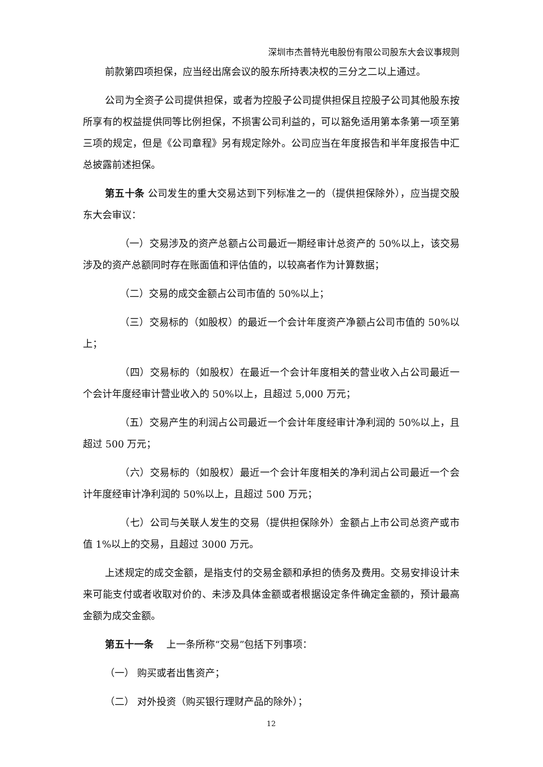深圳市杰普特光电股份有限公司股东大会议事规则
前款第四项担保，应当经出席会议的股东所持表决权的三分之二以上通过。
公司为全资子公司提供担保，或者为控股子公司提供担保且控股子公司其他股东按所享有的权益提供同等比例担保，不损害公司利益的，可以豁免适用第本条第一项至第三项的规定，但是《公司章程》另有规定除外。公司应当在年度报告和半年度报告中汇总披露前述担保。
第五十条 公司发生的重大交易达到下列标准之一的（提供担保除外），应当提交股东大会审议：
（一）交易涉及的资产总额占公司最近一期经审计总资产的 50%以上，该交易涉及的资产总额同时存在账面值和评估值的，以较高者作为计算数据；
（二）交易的成交金额占公司市值的 50%以上；
（三）交易标的（如股权）的最近一个会计年度资产净额占公司市值的 50%以上；
（四）交易标的（如股权）在最近一个会计年度相关的营业收入占公司最近一个会计年度经审计营业收入的 50%以上，且超过 5,000 万元；
（五）交易产生的利润占公司最近一个会计年度经审计净利润的 50%以上，且超过 500 万元；
（六）交易标的（如股权）最近一个会计年度相关的净利润占公司最近一个会计年度经审计净利润的 50%以上，且超过 500 万元；
（七）公司与关联人发生的交易（提供担保除外）金额占上市公司总资产或市值 1%以上的交易，且超过 3000 万元。
上述规定的成交金额，是指支付的交易金额和承担的债务及费用。交易安排设计未来可能支付或者收取对价的、未涉及具体金额或者根据设定条件确定金额的，预计最高金额为成交金额。
第五十一条　 上一条所称“交易”包括下列事项：
（一） 购买或者出售资产；
（二） 对外投资（购买银行理财产品的除外）；
12